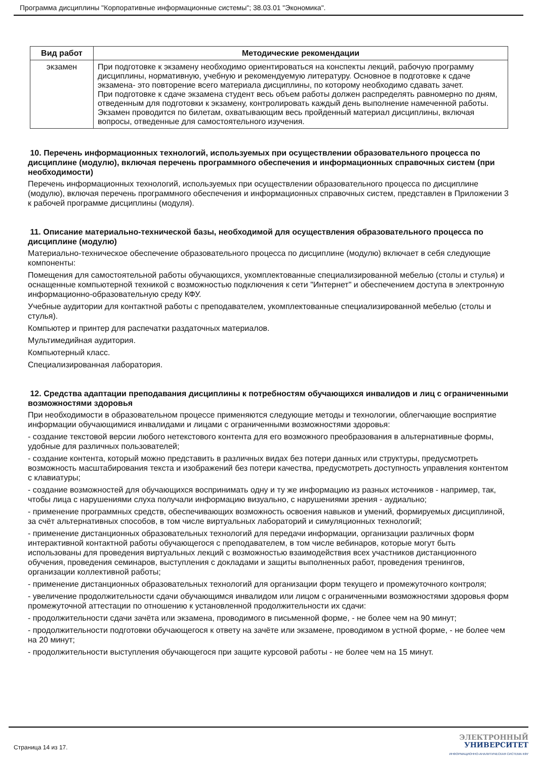Программа дисциплины "Корпоративные информационные системы"; 38.03.01 "Экономика".
| Вид работ | Методические рекомендации |
| --- | --- |
| экзамен | При подготовке к экзамену необходимо ориентироваться на конспекты лекций, рабочую программу дисциплины, нормативную, учебную и рекомендуемую литературу. Основное в подготовке к сдаче экзамена- это повторение всего материала дисциплины, по которому необходимо сдавать зачет. При подготовке к сдаче экзамена студент весь объем работы должен распределять равномерно по дням, отведенным для подготовки к экзамену, контролировать каждый день выполнение намеченной работы. Экзамен проводится по билетам, охватывающим весь пройденный материал дисциплины, включая вопросы, отведенные для самостоятельного изучения. |
10. Перечень информационных технологий, используемых при осуществлении образовательного процесса по дисциплине (модулю), включая перечень программного обеспечения и информационных справочных систем (при необходимости)
Перечень информационных технологий, используемых при осуществлении образовательного процесса по дисциплине (модулю), включая перечень программного обеспечения и информационных справочных систем, представлен в Приложении 3 к рабочей программе дисциплины (модуля).
11. Описание материально-технической базы, необходимой для осуществления образовательного процесса по дисциплине (модулю)
Материально-техническое обеспечение образовательного процесса по дисциплине (модулю) включает в себя следующие компоненты:
Помещения для самостоятельной работы обучающихся, укомплектованные специализированной мебелью (столы и стулья) и оснащенные компьютерной техникой с возможностью подключения к сети "Интернет" и обеспечением доступа в электронную информационно-образовательную среду КФУ.
Учебные аудитории для контактной работы с преподавателем, укомплектованные специализированной мебелью (столы и стулья).
Компьютер и принтер для распечатки раздаточных материалов.
Мультимедийная аудитория.
Компьютерный класс.
Специализированная лаборатория.
12. Средства адаптации преподавания дисциплины к потребностям обучающихся инвалидов и лиц с ограниченными возможностями здоровья
При необходимости в образовательном процессе применяются следующие методы и технологии, облегчающие восприятие информации обучающимися инвалидами и лицами с ограниченными возможностями здоровья:
- создание текстовой версии любого нетекстового контента для его возможного преобразования в альтернативные формы, удобные для различных пользователей;
- создание контента, который можно представить в различных видах без потери данных или структуры, предусмотреть возможность масштабирования текста и изображений без потери качества, предусмотреть доступность управления контентом с клавиатуры;
- создание возможностей для обучающихся воспринимать одну и ту же информацию из разных источников - например, так, чтобы лица с нарушениями слуха получали информацию визуально, с нарушениями зрения - аудиально;
- применение программных средств, обеспечивающих возможность освоения навыков и умений, формируемых дисциплиной, за счёт альтернативных способов, в том числе виртуальных лабораторий и симуляционных технологий;
- применение дистанционных образовательных технологий для передачи информации, организации различных форм интерактивной контактной работы обучающегося с преподавателем, в том числе вебинаров, которые могут быть использованы для проведения виртуальных лекций с возможностью взаимодействия всех участников дистанционного обучения, проведения семинаров, выступления с докладами и защиты выполненных работ, проведения тренингов, организации коллективной работы;
- применение дистанционных образовательных технологий для организации форм текущего и промежуточного контроля;
- увеличение продолжительности сдачи обучающимся инвалидом или лицом с ограниченными возможностями здоровья форм промежуточной аттестации по отношению к установленной продолжительности их сдачи:
- продолжительности сдачи зачёта или экзамена, проводимого в письменной форме, - не более чем на 90 минут;
- продолжительности подготовки обучающегося к ответу на зачёте или экзамене, проводимом в устной форме, - не более чем на 20 минут;
- продолжительности выступления обучающегося при защите курсовой работы - не более чем на 15 минут.
Страница 14 из 17.
ЭЛЕКТРОННЫЙ
УНИВЕРСИТЕТ
ИНФОРМАЦИОННО-АНАЛИТИЧЕСКАЯ СИСТЕМА КФУ